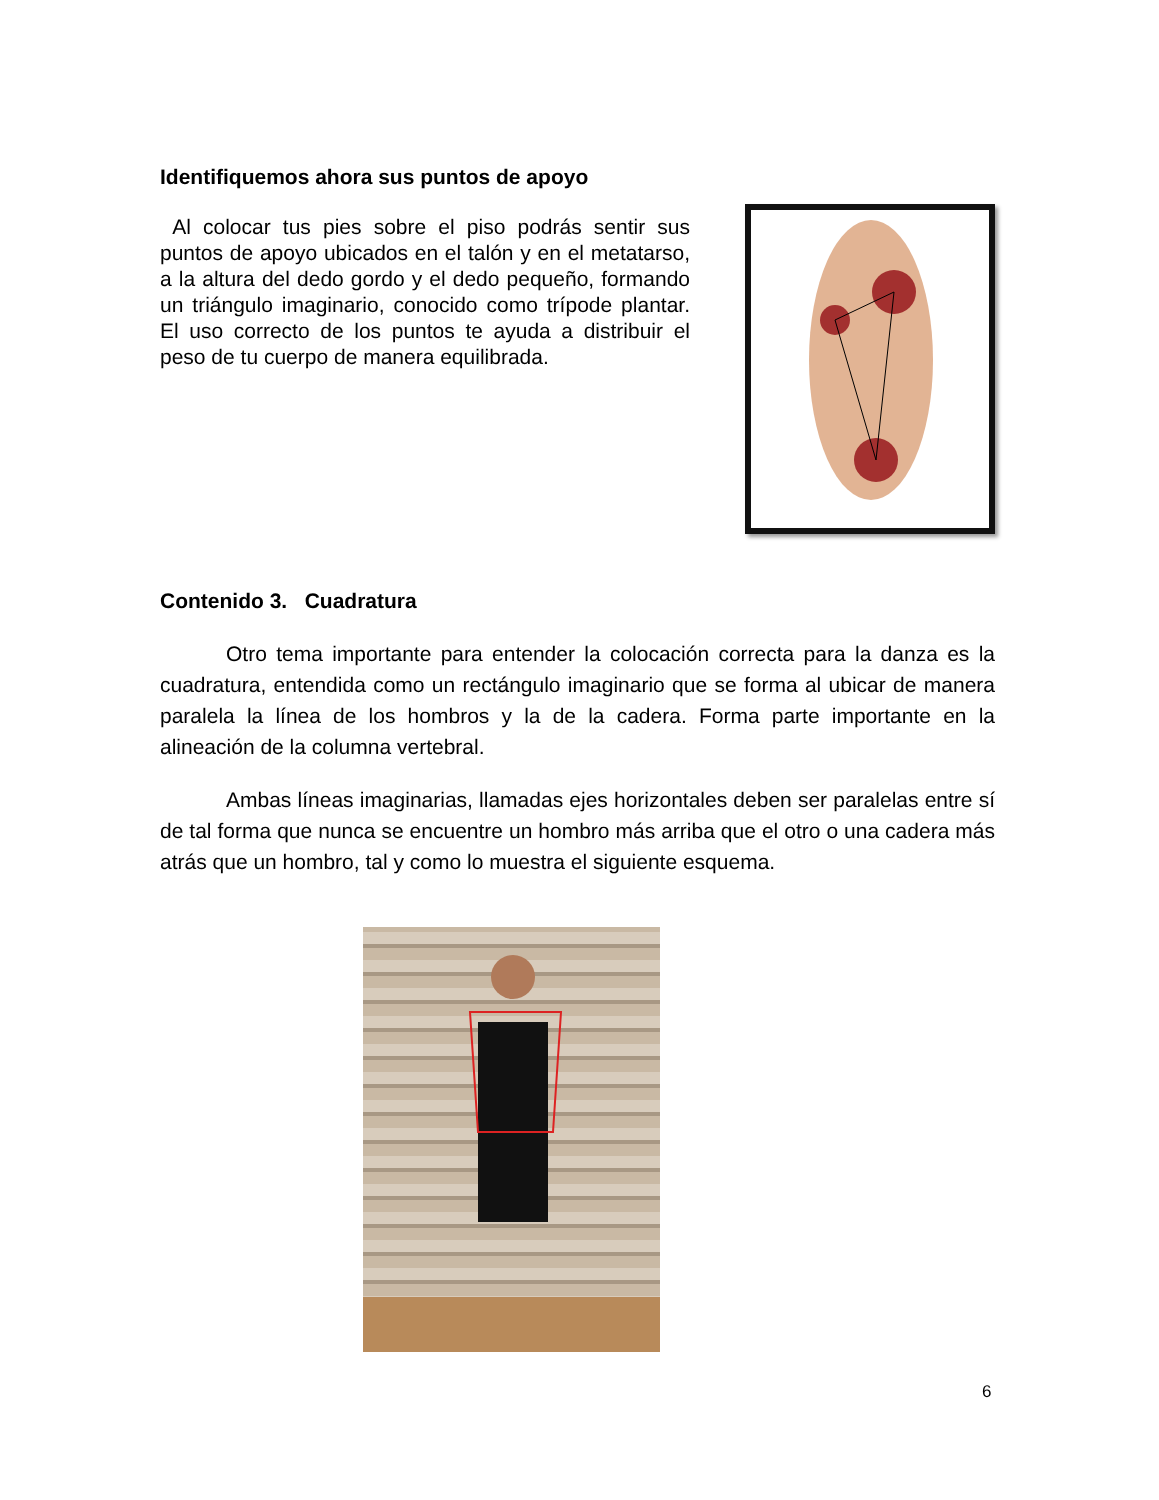Identifiquemos ahora sus puntos de apoyo
Al colocar tus pies sobre el piso podrás sentir sus puntos de apoyo ubicados en el talón y en el metatarso, a la altura del dedo gordo y el dedo pequeño, formando un triángulo imaginario, conocido como trípode plantar. El uso correcto de los puntos te ayuda a distribuir el peso de tu cuerpo de manera equilibrada.
Contenido 3. Cuadratura
Otro tema importante para entender la colocación correcta para la danza es la cuadratura, entendida como un rectángulo imaginario que se forma al ubicar de manera paralela la línea de los hombros y la de la cadera. Forma parte importante en la alineación de la columna vertebral.
Ambas líneas imaginarias, llamadas ejes horizontales deben ser paralelas entre sí de tal forma que nunca se encuentre un hombro más arriba que el otro o una cadera más atrás que un hombro, tal y como lo muestra el siguiente esquema.
6